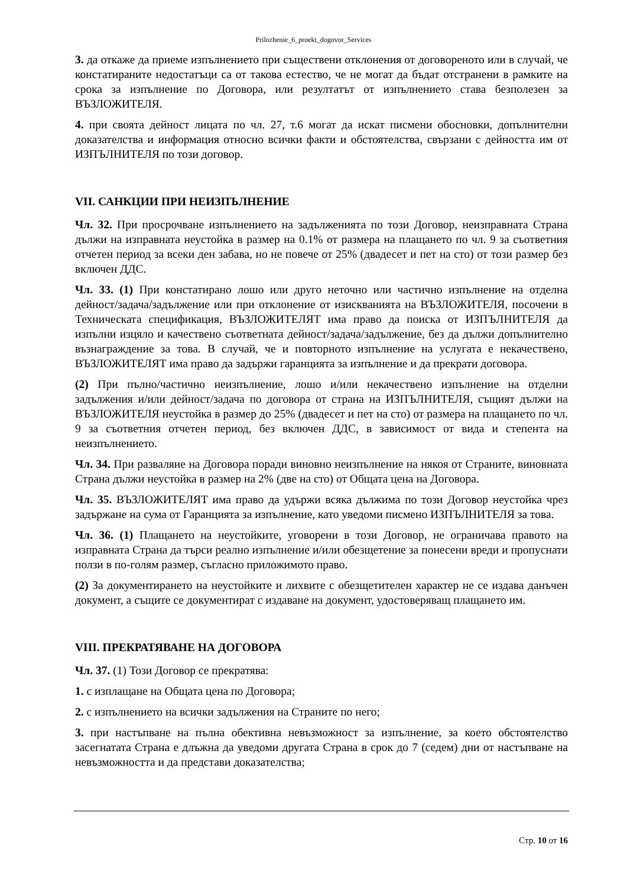Prilozhenie_6_proekt_dogovor_Services
3. да откаже да приеме изпълнението при съществени отклонения от договореното или в случай, че констатираните недостатъци са от такова естество, че не могат да бъдат отстранени в рамките на срока за изпълнение по Договора, или резултатът от изпълнението става безполезен за ВЪЗЛОЖИТЕЛЯ.
4. при своята дейност лицата по чл. 27, т.6 могат да искат писмени обосновки, допълнителни доказателства и информация относно всички факти и обстоятелства, свързани с дейността им от ИЗПЪЛНИТЕЛЯ по този договор.
VII. САНКЦИИ ПРИ НЕИЗПЪЛНЕНИЕ
Чл. 32. При просрочване изпълнението на задълженията по този Договор, неизправната Страна дължи на изправната неустойка в размер на 0.1% от размера на плащането по чл. 9 за съответния отчетен период за всеки ден забава, но не повече от 25% (двадесет и пет на сто) от този размер без включен ДДС.
Чл. 33. (1) При констатирано лошо или друго неточно или частично изпълнение на отделна дейност/задача/задължение или при отклонение от изискванията на ВЪЗЛОЖИТЕЛЯ, посочени в Техническата спецификация, ВЪЗЛОЖИТЕЛЯТ има право да поиска от ИЗПЪЛНИТЕЛЯ да изпълни изцяло и качествено съответната дейност/задача/задължение, без да дължи допълнително възнаграждение за това. В случай, че и повторното изпълнение на услугата е некачествено, ВЪЗЛОЖИТЕЛЯТ има право да задържи гаранцията за изпълнение и да прекрати договора.
(2) При пълно/частично неизпълнение, лошо и/или некачествено изпълнение на отделни задължения и/или дейност/задача по договора от страна на ИЗПЪЛНИТЕЛЯ, същият дължи на ВЪЗЛОЖИТЕЛЯ неустойка в размер до 25% (двадесет и пет на сто) от размера на плащането по чл. 9 за съответния отчетен период, без включен ДДС, в зависимост от вида и степента на неизпълнението.
Чл. 34. При разваляне на Договора поради виновно неизпълнение на някоя от Страните, виновната Страна дължи неустойка в размер на 2% (две на сто) от Общата цена на Договора.
Чл. 35. ВЪЗЛОЖИТЕЛЯТ има право да удържи всяка дължима по този Договор неустойка чрез задържане на сума от Гаранцията за изпълнение, като уведоми писмено ИЗПЪЛНИТЕЛЯ за това.
Чл. 36. (1) Плащането на неустойките, уговорени в този Договор, не ограничава правото на изправната Страна да търси реално изпълнение и/или обезщетение за понесени вреди и пропуснати ползи в по-голям размер, съгласно приложимото право.
(2) За документирането на неустойките и лихвите с обезщетителен характер не се издава данъчен документ, а същите се документират с издаване на документ, удостоверяващ плащането им.
VIII. ПРЕКРАТЯВАНЕ НА ДОГОВОРА
Чл. 37. (1) Този Договор се прекратява:
1. с изплащане на Общата цена по Договора;
2. с изпълнението на всички задължения на Страните по него;
3. при настъпване на пълна обективна невъзможност за изпълнение, за което обстоятелство засегнатата Страна е длъжна да уведоми другата Страна в срок до 7 (седем) дни от настъпване на невъзможността и да представи доказателства;
Стр. 10 от 16